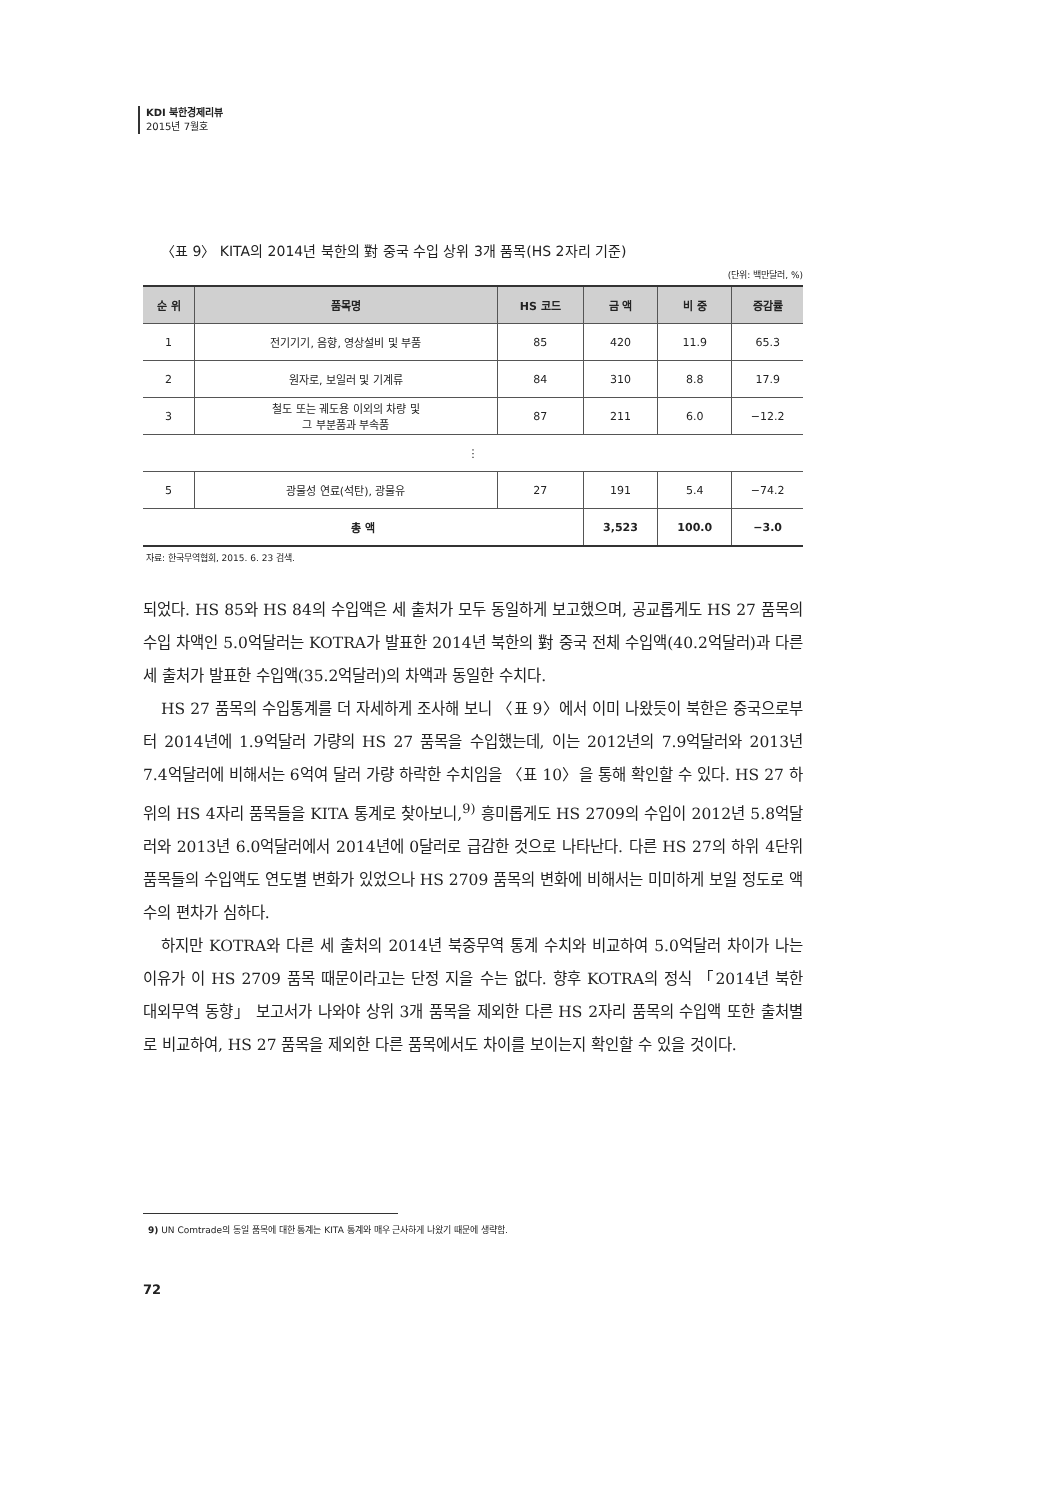KDI 북한경제리뷰
2015년 7월호
〈표 9〉 KITA의 2014년 북한의 對 중국 수입 상위 3개 품목(HS 2자리 기준)
(단위: 백만달러, %)
| 순 위 | 품목명 | HS 코드 | 금 액 | 비 중 | 증감률 |
| --- | --- | --- | --- | --- | --- |
| 1 | 전기기기, 음향, 영상설비 및 부품 | 85 | 420 | 11.9 | 65.3 |
| 2 | 원자로, 보일러 및 기계류 | 84 | 310 | 8.8 | 17.9 |
| 3 | 철도 또는 궤도용 이외의 차량 및 그 부분품과 부속품 | 87 | 211 | 6.0 | −12.2 |
| ⋮ | | | | | |
| 5 | 광물성 연료(석탄), 광물유 | 27 | 191 | 5.4 | −74.2 |
| 총 액 | | | 3,523 | 100.0 | −3.0 |
자료: 한국무역협회, 2015. 6. 23 검색.
되었다. HS 85와 HS 84의 수입액은 세 출처가 모두 동일하게 보고했으며, 공교롭게도 HS 27 품목의 수입 차액인 5.0억달러는 KOTRA가 발표한 2014년 북한의 對 중국 전체 수입액(40.2억달러)과 다른 세 출처가 발표한 수입액(35.2억달러)의 차액과 동일한 수치다.
HS 27 품목의 수입통계를 더 자세하게 조사해 보니 〈표 9〉에서 이미 나왔듯이 북한은 중국으로부터 2014년에 1.9억달러 가량의 HS 27 품목을 수입했는데, 이는 2012년의 7.9억달러와 2013년 7.4억달러에 비해서는 6억여 달러 가량 하락한 수치임을 〈표 10〉을 통해 확인할 수 있다. HS 27 하위의 HS 4자리 품목들을 KITA 통계로 찾아보니,<sup>9)</sup> 흥미롭게도 HS 2709의 수입이 2012년 5.8억달러와 2013년 6.0억달러에서 2014년에 0달러로 급감한 것으로 나타난다. 다른 HS 27의 하위 4단위 품목들의 수입액도 연도별 변화가 있었으나 HS 2709 품목의 변화에 비해서는 미미하게 보일 정도로 액수의 편차가 심하다.
하지만 KOTRA와 다른 세 출처의 2014년 북중무역 통계 수치와 비교하여 5.0억달러 차이가 나는 이유가 이 HS 2709 품목 때문이라고는 단정 지을 수는 없다. 향후 KOTRA의 정식 「2014년 북한 대외무역 동향」 보고서가 나와야 상위 3개 품목을 제외한 다른 HS 2자리 품목의 수입액 또한 출처별로 비교하여, HS 27 품목을 제외한 다른 품목에서도 차이를 보이는지 확인할 수 있을 것이다.
9) UN Comtrade의 동일 품목에 대한 통계는 KITA 통계와 매우 근사하게 나왔기 때문에 생략함.
72